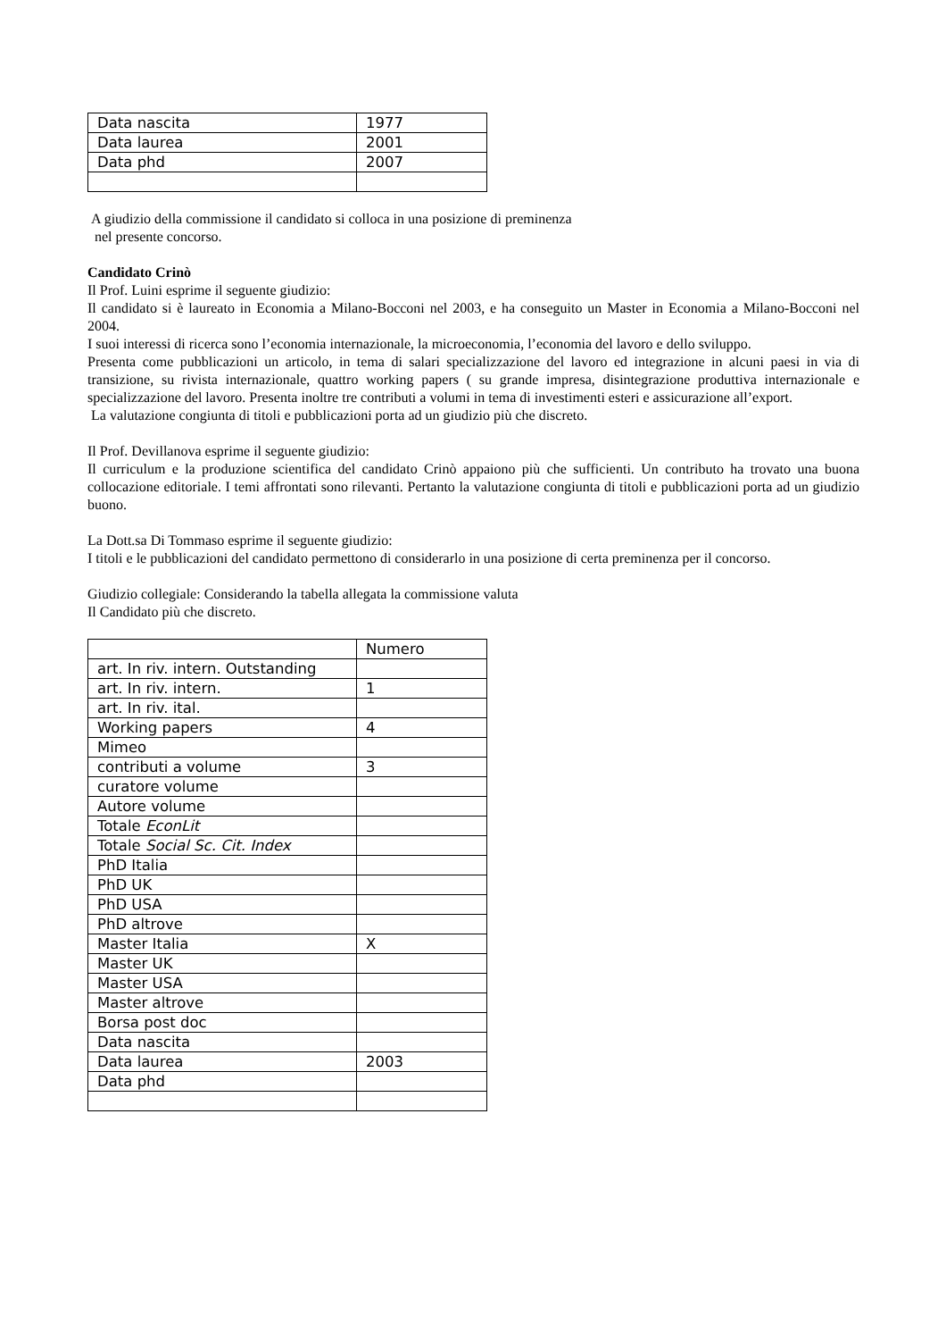| Data nascita | 1977 |
| Data laurea | 2001 |
| Data phd | 2007 |
A giudizio della commissione il candidato si colloca in una posizione di preminenza
nel presente concorso.
Candidato Crinò
Il Prof. Luini esprime il seguente giudizio:
Il candidato si è laureato in Economia a Milano-Bocconi nel 2003, e ha conseguito un Master in Economia a Milano-Bocconi nel 2004.
I suoi interessi di ricerca sono l’economia internazionale, la microeconomia, l’economia del lavoro e dello sviluppo.
Presenta come pubblicazioni un articolo, in tema di salari specializzazione del lavoro ed integrazione in alcuni paesi in via di transizione, su rivista internazionale, quattro working papers ( su grande impresa, disintegrazione produttiva internazionale e specializzazione del lavoro. Presenta inoltre tre contributi a volumi in tema di investimenti esteri e assicurazione all’export.
La valutazione congiunta di titoli e pubblicazioni porta ad un giudizio più che discreto.
Il Prof. Devillanova esprime il seguente giudizio:
Il curriculum e la produzione scientifica del candidato Crinò appaiono più che sufficienti. Un contributo ha trovato una buona collocazione editoriale. I temi affrontati sono rilevanti. Pertanto la valutazione congiunta di titoli e pubblicazioni porta ad un giudizio buono.
La Dott.sa Di Tommaso esprime il seguente giudizio:
I titoli e le pubblicazioni del candidato permettono di considerarlo in una posizione di certa preminenza per il concorso.
Giudizio collegiale: Considerando la tabella allegata la commissione valuta
Il Candidato più che discreto.
| | Numero |
| art. In riv. intern. Outstanding | |
| art. In riv. intern. | 1 |
| art. In riv. ital. | |
| Working papers | 4 |
| Mimeo | |
| contributi a volume | 3 |
| curatore volume | |
| Autore volume | |
| Totale EconLit | |
| Totale Social Sc. Cit. Index | |
| PhD Italia | |
| PhD UK | |
| PhD USA | |
| PhD altrove | |
| Master Italia | X |
| Master UK | |
| Master USA | |
| Master altrove | |
| Borsa post doc | |
| Data nascita | |
| Data laurea | 2003 |
| Data phd | |